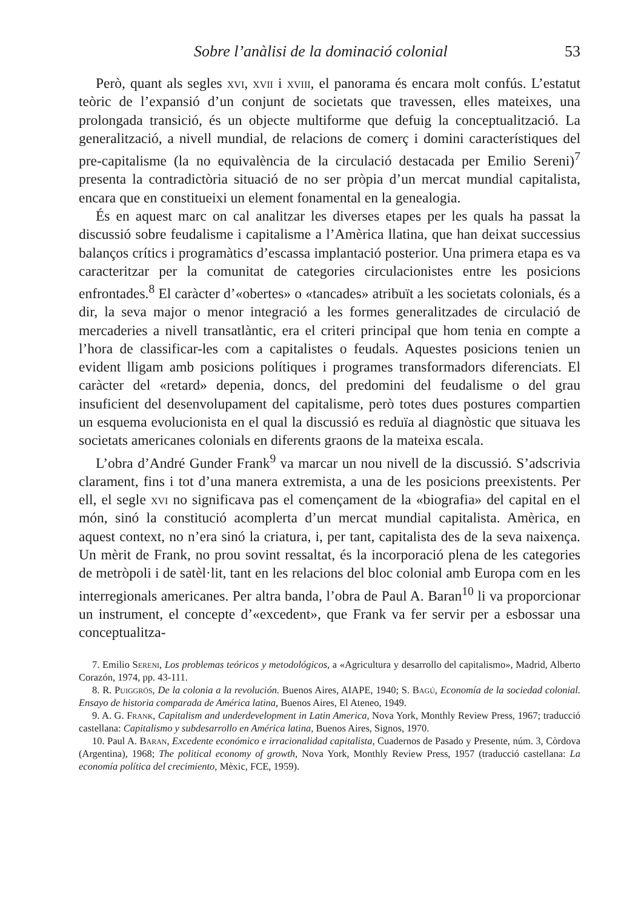Sobre l’anàlisi de la dominació colonial 53
Però, quant als segles xvi, xvii i xviii, el panorama és encara molt confús. L’estatut teòric de l’expansió d’un conjunt de societats que travessen, elles mateixes, una prolongada transició, és un objecte multiforme que defuig la conceptualització. La generalització, a nivell mundial, de relacions de comerç i domini característiques del pre-capitalisme (la no equivalència de la circulació destacada per Emilio Sereni)<sup>7</sup> presenta la contradictòria situació de no ser pròpia d’un mercat mundial capitalista, encara que en constitueixi un element fonamental en la genealogia.
És en aquest marc on cal analitzar les diverses etapes per les quals ha passat la discussió sobre feudalisme i capitalisme a l’Amèrica llatina, que han deixat successius balanços crítics i programàtics d’escassa implantació posterior. Una primera etapa es va caracteritzar per la comunitat de categories circulacionistes entre les posicions enfrontades.<sup>8</sup> El caràcter d’«obertes» o «tancades» atribuït a les societats colonials, és a dir, la seva major o menor integració a les formes generalitzades de circulació de mercaderies a nivell transatlàntic, era el criteri principal que hom tenia en compte a l’hora de classificar-les com a capitalistes o feudals. Aquestes posicions tenien un evident lligam amb posicions polítiques i programes transformadors diferenciats. El caràcter del «retard» depenia, doncs, del predomini del feudalisme o del grau insuficient del desenvolupament del capitalisme, però totes dues postures compartien un esquema evolucionista en el qual la discussió es reduïa al diagnòstic que situava les societats americanes colonials en diferents graons de la mateixa escala.
L’obra d’André Gunder Frank<sup>9</sup> va marcar un nou nivell de la discussió. S’adscrivia clarament, fins i tot d’una manera extremista, a una de les posicions preexistents. Per ell, el segle xvi no significava pas el començament de la «biografia» del capital en el món, sinó la constitució acomplerta d’un mercat mundial capitalista. Amèrica, en aquest context, no n’era sinó la criatura, i, per tant, capitalista des de la seva naixença. Un mèrit de Frank, no prou sovint ressaltat, és la incorporació plena de les categories de metròpoli i de satèl·lit, tant en les relacions del bloc colonial amb Europa com en les interregionals americanes. Per altra banda, l’obra de Paul A. Baran<sup>10</sup> li va proporcionar un instrument, el concepte d’«excedent», que Frank va fer servir per a esbossar una conceptualitza-
7. Emilio Sereni, Los problemas teóricos y metodológicos, a «Agricultura y desarrollo del capitalismo», Madrid, Alberto Corazón, 1974, pp. 43-111.
8. R. Puiggrós, De la colonia a la revolución. Buenos Aires, AIAPE, 1940; S. Bagú, Economía de la sociedad colonial. Ensayo de historia comparada de América latina, Buenos Aires, El Ateneo, 1949.
9. A. G. Frank, Capitalism and underdevelopment in Latin America, Nova York, Monthly Review Press, 1967; traducció castellana: Capitalismo y subdesarrollo en América latina, Buenos Aires, Signos, 1970.
10. Paul A. Baran, Excedente económico e irracionalidad capitalista, Cuadernos de Pasado y Presente, núm. 3, Còrdova (Argentina), 1968; The political economy of growth, Nova York, Monthly Review Press, 1957 (traducció castellana: La economía política del crecimiento, Mèxic, FCE, 1959).